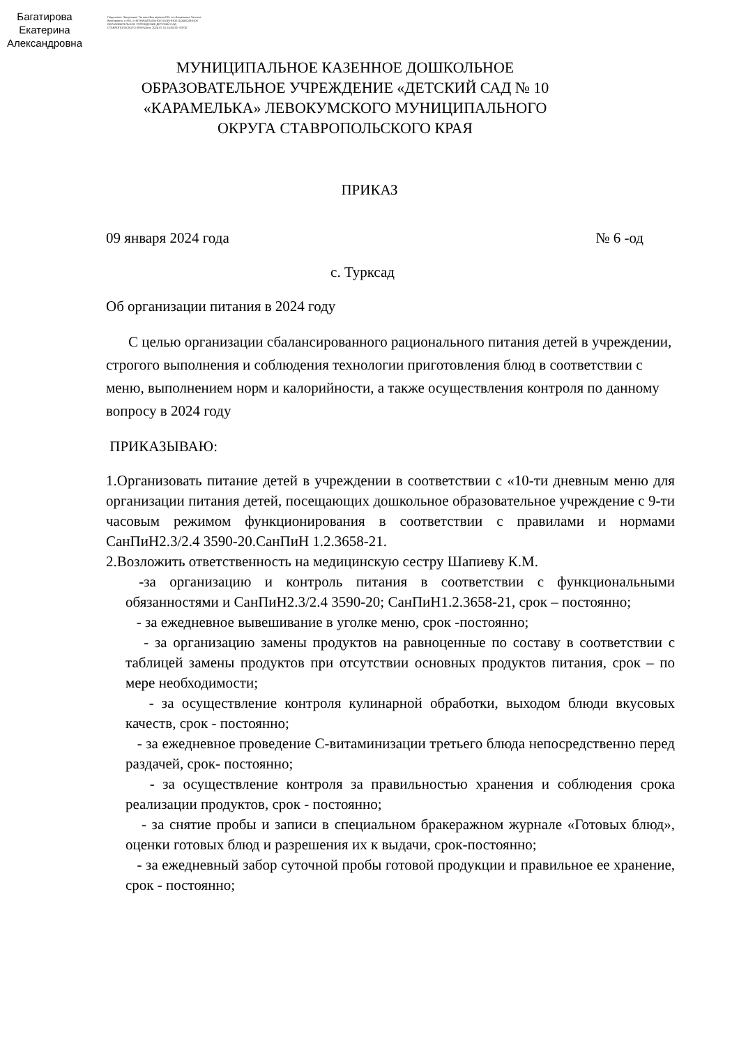Багатирова Екатерина Александровна
Подписано: Защепкина Татьяна Викторовна DN: cn=Защепкина Татьяна Викторовна, c=RU, o=МУНИЦИПАЛЬНОЕ КАЗЕННОЕ ДОШКОЛЬНОЕ ОБРАЗОВАТЕЛЬНОЕ УЧРЕЖДЕНИЕ ДЕТСКИЙ САД СТАВРОПОЛЬСКОГО КРАЯ Дата: 2024.07.01 14:05:55 +03'00'
МУНИЦИПАЛЬНОЕ КАЗЕННОЕ ДОШКОЛЬНОЕ ОБРАЗОВАТЕЛЬНОЕ УЧРЕЖДЕНИЕ «ДЕТСКИЙ САД № 10 «КАРАМЕЛЬКА» ЛЕВОКУМСКОГО МУНИЦИПАЛЬНОГО ОКРУГА СТАВРОПОЛЬСКОГО КРАЯ
ПРИКАЗ
09 января 2024 года № 6 -од
с. Турксад
Об организации питания в 2024 году
С целью организации сбалансированного рационального питания детей в учреждении, строгого выполнения и соблюдения технологии приготовления блюд в соответствии с меню, выполнением норм и калорийности, а также осуществления контроля по данному вопросу в 2024 году
ПРИКАЗЫВАЮ:
1.Организовать питание детей в учреждении в соответствии с «10-ти дневным меню для организации питания детей, посещающих дошкольное образовательное учреждение с 9-ти часовым режимом функционирования в соответствии с правилами и нормами СанПиН2.3/2.4 3590-20.СанПиН 1.2.3658-21.
2.Возложить ответственность на медицинскую сестру Шапиеву К.М.
-за организацию и контроль питания в соответствии с функциональными обязанностями и СанПиН2.3/2.4 3590-20; СанПиН1.2.3658-21, срок – постоянно;
- за ежедневное вывешивание в уголке меню, срок -постоянно;
- за организацию замены продуктов на равноценные по составу в соответствии с таблицей замены продуктов при отсутствии основных продуктов питания, срок – по мере необходимости;
- за осуществление контроля кулинарной обработки, выходом блюди вкусовых качеств, срок - постоянно;
- за ежедневное проведение С-витаминизации третьего блюда непосредственно перед раздачей, срок- постоянно;
- за осуществление контроля за правильностью хранения и соблюдения срока реализации продуктов, срок - постоянно;
- за снятие пробы и записи в специальном бракеражном журнале «Готовых блюд», оценки готовых блюд и разрешения их к выдачи, срок-постоянно;
- за ежедневный забор суточной пробы готовой продукции и правильное ее хранение, срок - постоянно;